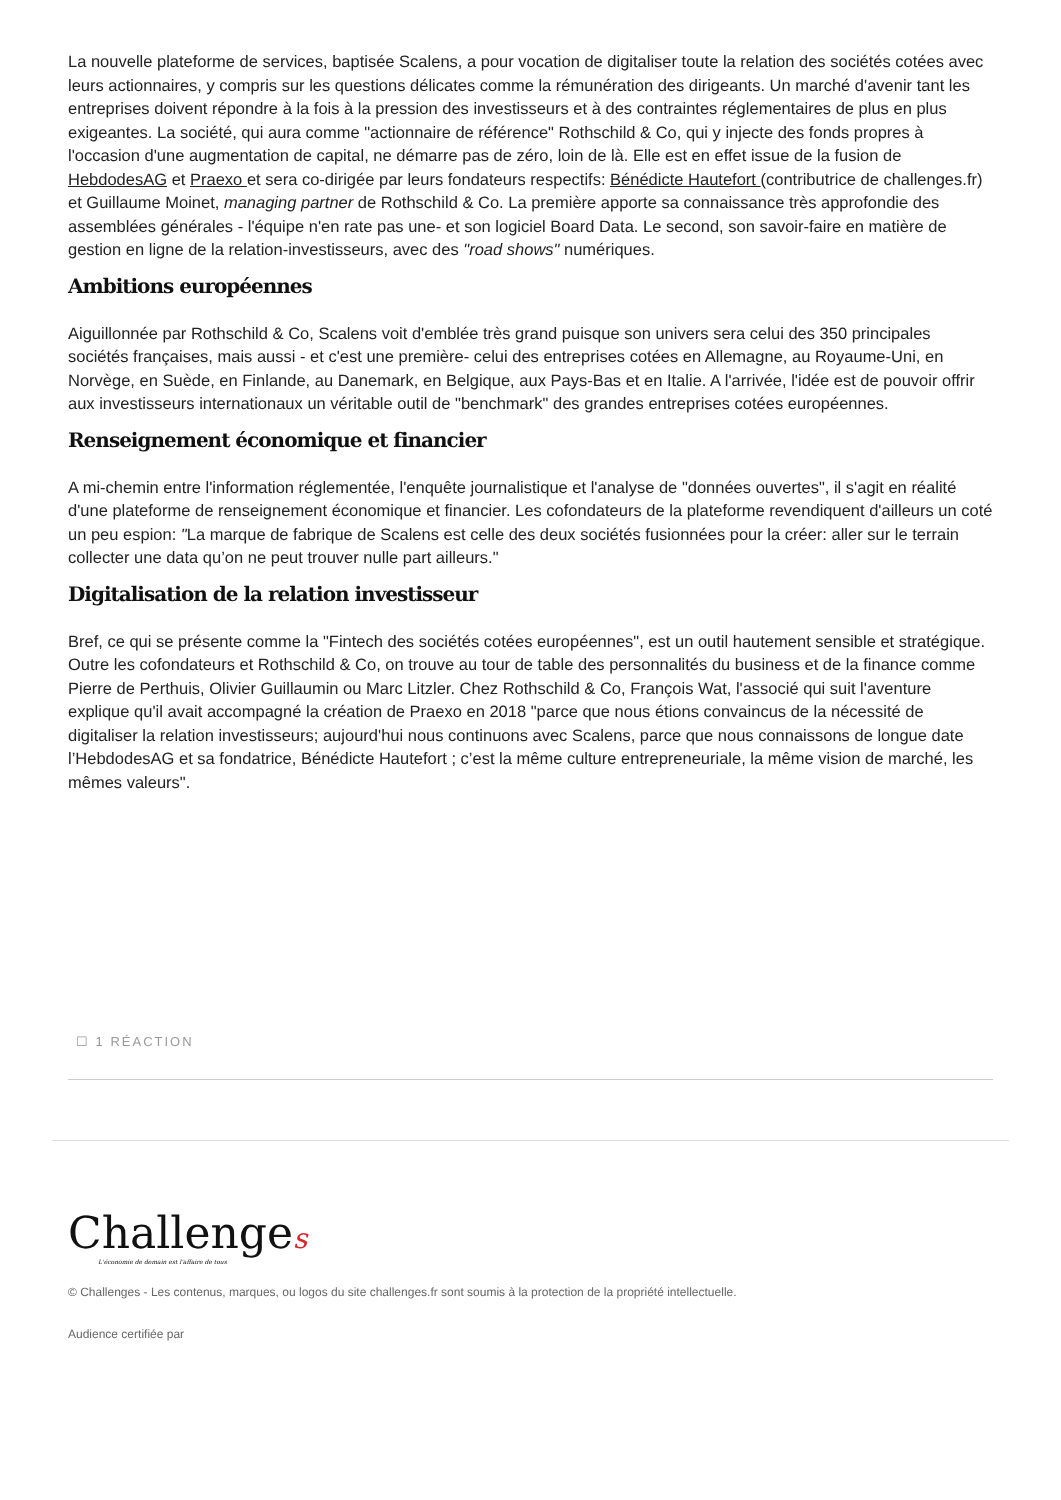La nouvelle plateforme de services, baptisée Scalens, a pour vocation de digitaliser toute la relation des sociétés cotées avec leurs actionnaires, y compris sur les questions délicates comme la rémunération des dirigeants. Un marché d'avenir tant les entreprises doivent répondre à la fois à la pression des investisseurs et à des contraintes réglementaires de plus en plus exigeantes. La société, qui aura comme "actionnaire de référence" Rothschild & Co, qui y injecte des fonds propres à l'occasion d'une augmentation de capital, ne démarre pas de zéro, loin de là. Elle est en effet issue de la fusion de HebdodesAG et Praexo et sera co-dirigée par leurs fondateurs respectifs: Bénédicte Hautefort (contributrice de challenges.fr) et Guillaume Moinet, managing partner de Rothschild & Co. La première apporte sa connaissance très approfondie des assemblées générales - l'équipe n'en rate pas une- et son logiciel Board Data. Le second, son savoir-faire en matière de gestion en ligne de la relation-investisseurs, avec des "road shows" numériques.
Ambitions européennes
Aiguillonnée par Rothschild & Co, Scalens voit d'emblée très grand puisque son univers sera celui des 350 principales sociétés françaises, mais aussi - et c'est une première- celui des entreprises cotées en Allemagne, au Royaume-Uni, en Norvège, en Suède, en Finlande, au Danemark, en Belgique, aux Pays-Bas et en Italie. A l'arrivée, l'idée est de pouvoir offrir aux investisseurs internationaux un véritable outil de "benchmark" des grandes entreprises cotées européennes.
Renseignement économique et financier
A mi-chemin entre l'information réglementée, l'enquête journalistique et l'analyse de "données ouvertes", il s'agit en réalité d'une plateforme de renseignement économique et financier. Les cofondateurs de la plateforme revendiquent d'ailleurs un coté un peu espion: "La marque de fabrique de Scalens est celle des deux sociétés fusionnées pour la créer: aller sur le terrain collecter une data qu’on ne peut trouver nulle part ailleurs."
Digitalisation de la relation investisseur
Bref, ce qui se présente comme la "Fintech des sociétés cotées européennes", est un outil hautement sensible et stratégique. Outre les cofondateurs et Rothschild & Co, on trouve au tour de table des personnalités du business et de la finance comme Pierre de Perthuis, Olivier Guillaumin ou Marc Litzler. Chez Rothschild & Co, François Wat, l'associé qui suit l'aventure explique qu'il avait accompagné la création de Praexo en 2018 "parce que nous étions convaincus de la nécessité de digitaliser la relation investisseurs; aujourd'hui nous continuons avec Scalens, parce que nous connaissons de longue date l’HebdodesAG et sa fondatrice, Bénédicte Hautefort ; c’est la même culture entrepreneuriale, la même vision de marché, les mêmes valeurs".
☐ 1 RÉACTION
Challenges
L'économie de demain est l'affaire de tous
© Challenges - Les contenus, marques, ou logos du site challenges.fr sont soumis à la protection de la propriété intellectuelle.
Audience certifiée par